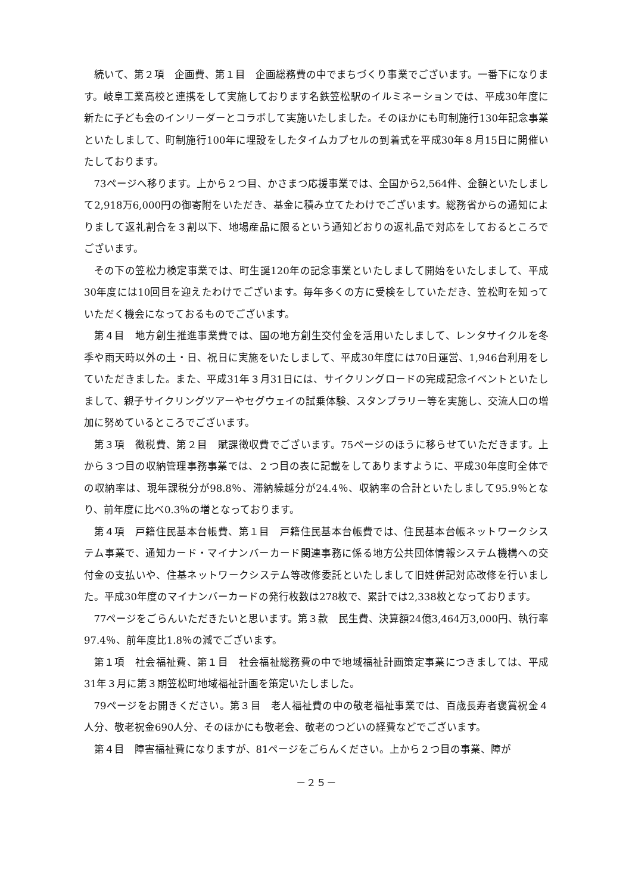続いて、第２項　企画費、第１目　企画総務費の中でまちづくり事業でございます。一番下になります。岐阜工業高校と連携をして実施しております名鉄笠松駅のイルミネーションでは、平成30年度に新たに子ども会のインリーダーとコラボして実施いたしました。そのほかにも町制施行130年記念事業といたしまして、町制施行100年に埋設をしたタイムカプセルの到着式を平成30年８月15日に開催いたしております。
73ページへ移ります。上から２つ目、かさまつ応援事業では、全国から2,564件、金額といたしまして2,918万6,000円の御寄附をいただき、基金に積み立てたわけでございます。総務省からの通知によりまして返礼割合を３割以下、地場産品に限るという通知どおりの返礼品で対応をしておるところでございます。
その下の笠松力検定事業では、町生誕120年の記念事業といたしまして開始をいたしまして、平成30年度には10回目を迎えたわけでございます。毎年多くの方に受検をしていただき、笠松町を知っていただく機会になっておるものでございます。
第４目　地方創生推進事業費では、国の地方創生交付金を活用いたしまして、レンタサイクルを冬季や雨天時以外の土・日、祝日に実施をいたしまして、平成30年度には70日運営、1,946台利用をしていただきました。また、平成31年３月31日には、サイクリングロードの完成記念イベントといたしまして、親子サイクリングツアーやセグウェイの試乗体験、スタンプラリー等を実施し、交流人口の増加に努めているところでございます。
第３項　徴税費、第２目　賦課徴収費でございます。75ページのほうに移らせていただきます。上から３つ目の収納管理事務事業では、２つ目の表に記載をしてありますように、平成30年度町全体での収納率は、現年課税分が98.8％、滞納繰越分が24.4％、収納率の合計といたしまして95.9％となり、前年度に比べ0.3％の増となっております。
第４項　戸籍住民基本台帳費、第１目　戸籍住民基本台帳費では、住民基本台帳ネットワークシステム事業で、通知カード・マイナンバーカード関連事務に係る地方公共団体情報システム機構への交付金の支払いや、住基ネットワークシステム等改修委託といたしまして旧姓併記対応改修を行いました。平成30年度のマイナンバーカードの発行枚数は278枚で、累計では2,338枚となっております。
77ページをごらんいただきたいと思います。第３款　民生費、決算額24億3,464万3,000円、執行率97.4％、前年度比1.8％の減でございます。
第１項　社会福祉費、第１目　社会福祉総務費の中で地域福祉計画策定事業につきましては、平成31年３月に第３期笠松町地域福祉計画を策定いたしました。
79ページをお開きください。第３目　老人福祉費の中の敬老福祉事業では、百歳長寿者褒賞祝金４人分、敬老祝金690人分、そのほかにも敬老会、敬老のつどいの経費などでございます。
第４目　障害福祉費になりますが、81ページをごらんください。上から２つ目の事業、障が
－２５－